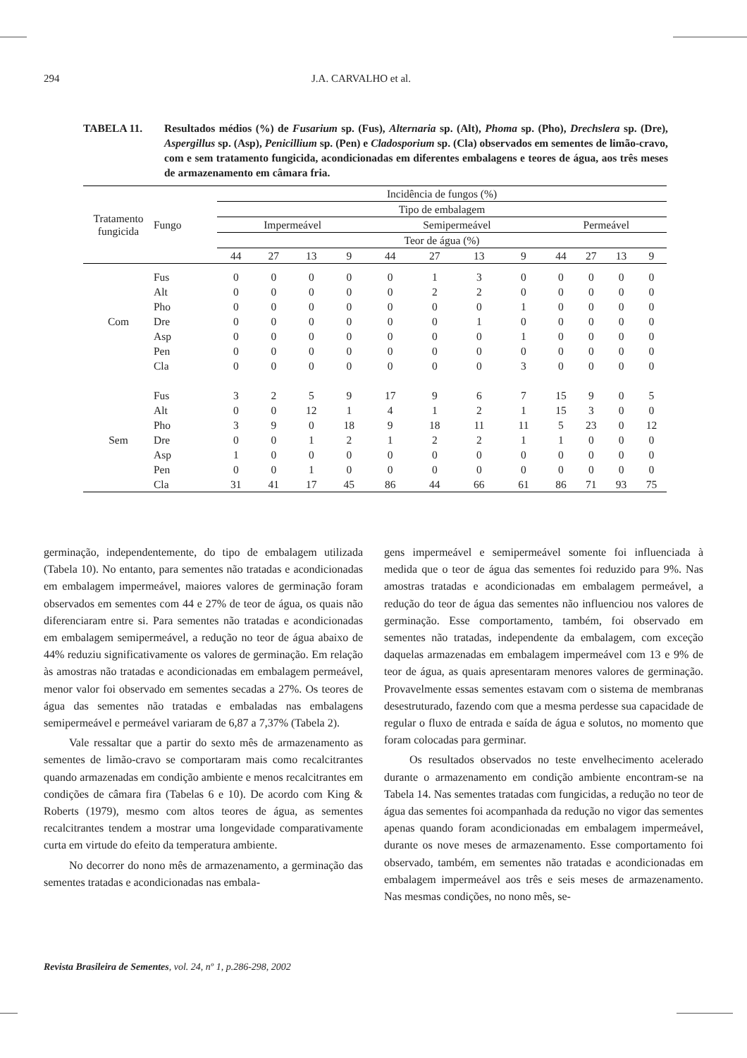294 J.A. CARVALHO et al.
TABELA 11. Resultados médios (%) de Fusarium sp. (Fus), Alternaria sp. (Alt), Phoma sp. (Pho), Drechslera sp. (Dre), Aspergillus sp. (Asp), Penicillium sp. (Pen) e Cladosporium sp. (Cla) observados em sementes de limão-cravo, com e sem tratamento fungicida, acondicionadas em diferentes embalagens e teores de água, aos três meses de armazenamento em câmara fria.
| Tratamento fungicida | Fungo | Incidência de fungos (%) | | | | | | | | | | | |
| --- | --- | --- | --- | --- | --- | --- | --- | --- | --- | --- | --- | --- | --- |
| | | Tipo de embalagem | | | | | | | | | | | |
| | | Impermeável | | | | Semipermeável | | | | Permeável | | | |
| | | Teor de água (%) | | | | | | | | | | | |
| | | 44 | 27 | 13 | 9 | 44 | 27 | 13 | 9 | 44 | 27 | 13 | 9 |
| Com | Fus | 0 | 0 | 0 | 0 | 0 | 1 | 3 | 0 | 0 | 0 | 0 | 0 |
| | Alt | 0 | 0 | 0 | 0 | 0 | 2 | 2 | 0 | 0 | 0 | 0 | 0 |
| | Pho | 0 | 0 | 0 | 0 | 0 | 0 | 0 | 1 | 0 | 0 | 0 | 0 |
| | Dre | 0 | 0 | 0 | 0 | 0 | 0 | 1 | 0 | 0 | 0 | 0 | 0 |
| | Asp | 0 | 0 | 0 | 0 | 0 | 0 | 0 | 1 | 0 | 0 | 0 | 0 |
| | Pen | 0 | 0 | 0 | 0 | 0 | 0 | 0 | 0 | 0 | 0 | 0 | 0 |
| | Cla | 0 | 0 | 0 | 0 | 0 | 0 | 0 | 3 | 0 | 0 | 0 | 0 |
| Sem | Fus | 3 | 2 | 5 | 9 | 17 | 9 | 6 | 7 | 15 | 9 | 0 | 5 |
| | Alt | 0 | 0 | 12 | 1 | 4 | 1 | 2 | 1 | 15 | 3 | 0 | 0 |
| | Pho | 3 | 9 | 0 | 18 | 9 | 18 | 11 | 11 | 5 | 23 | 0 | 12 |
| | Dre | 0 | 0 | 1 | 2 | 1 | 2 | 2 | 1 | 1 | 0 | 0 | 0 |
| | Asp | 1 | 0 | 0 | 0 | 0 | 0 | 0 | 0 | 0 | 0 | 0 | 0 |
| | Pen | 0 | 0 | 1 | 0 | 0 | 0 | 0 | 0 | 0 | 0 | 0 | 0 |
| | Cla | 31 | 41 | 17 | 45 | 86 | 44 | 66 | 61 | 86 | 71 | 93 | 75 |
germinação, independentemente, do tipo de embalagem utilizada (Tabela 10). No entanto, para sementes não tratadas e acondicionadas em embalagem impermeável, maiores valores de germinação foram observados em sementes com 44 e 27% de teor de água, os quais não diferenciaram entre si. Para sementes não tratadas e acondicionadas em embalagem semipermeável, a redução no teor de água abaixo de 44% reduziu significativamente os valores de germinação. Em relação às amostras não tratadas e acondicionadas em embalagem permeável, menor valor foi observado em sementes secadas a 27%. Os teores de água das sementes não tratadas e embaladas nas embalagens semipermeável e permeável variaram de 6,87 a 7,37% (Tabela 2).
Vale ressaltar que a partir do sexto mês de armazenamento as sementes de limão-cravo se comportaram mais como recalcitrantes quando armazenadas em condição ambiente e menos recalcitrantes em condições de câmara fira (Tabelas 6 e 10). De acordo com King & Roberts (1979), mesmo com altos teores de água, as sementes recalcitrantes tendem a mostrar uma longevidade comparativamente curta em virtude do efeito da temperatura ambiente.
No decorrer do nono mês de armazenamento, a germinação das sementes tratadas e acondicionadas nas embala-
gens impermeável e semipermeável somente foi influenciada à medida que o teor de água das sementes foi reduzido para 9%. Nas amostras tratadas e acondicionadas em embalagem permeável, a redução do teor de água das sementes não influenciou nos valores de germinação. Esse comportamento, também, foi observado em sementes não tratadas, independente da embalagem, com exceção daquelas armazenadas em embalagem impermeável com 13 e 9% de teor de água, as quais apresentaram menores valores de germinação. Provavelmente essas sementes estavam com o sistema de membranas desestruturado, fazendo com que a mesma perdesse sua capacidade de regular o fluxo de entrada e saída de água e solutos, no momento que foram colocadas para germinar.
Os resultados observados no teste envelhecimento acelerado durante o armazenamento em condição ambiente encontram-se na Tabela 14. Nas sementes tratadas com fungicidas, a redução no teor de água das sementes foi acompanhada da redução no vigor das sementes apenas quando foram acondicionadas em embalagem impermeável, durante os nove meses de armazenamento. Esse comportamento foi observado, também, em sementes não tratadas e acondicionadas em embalagem impermeável aos três e seis meses de armazenamento. Nas mesmas condições, no nono mês, se-
Revista Brasileira de Sementes, vol. 24, nº 1, p.286-298, 2002